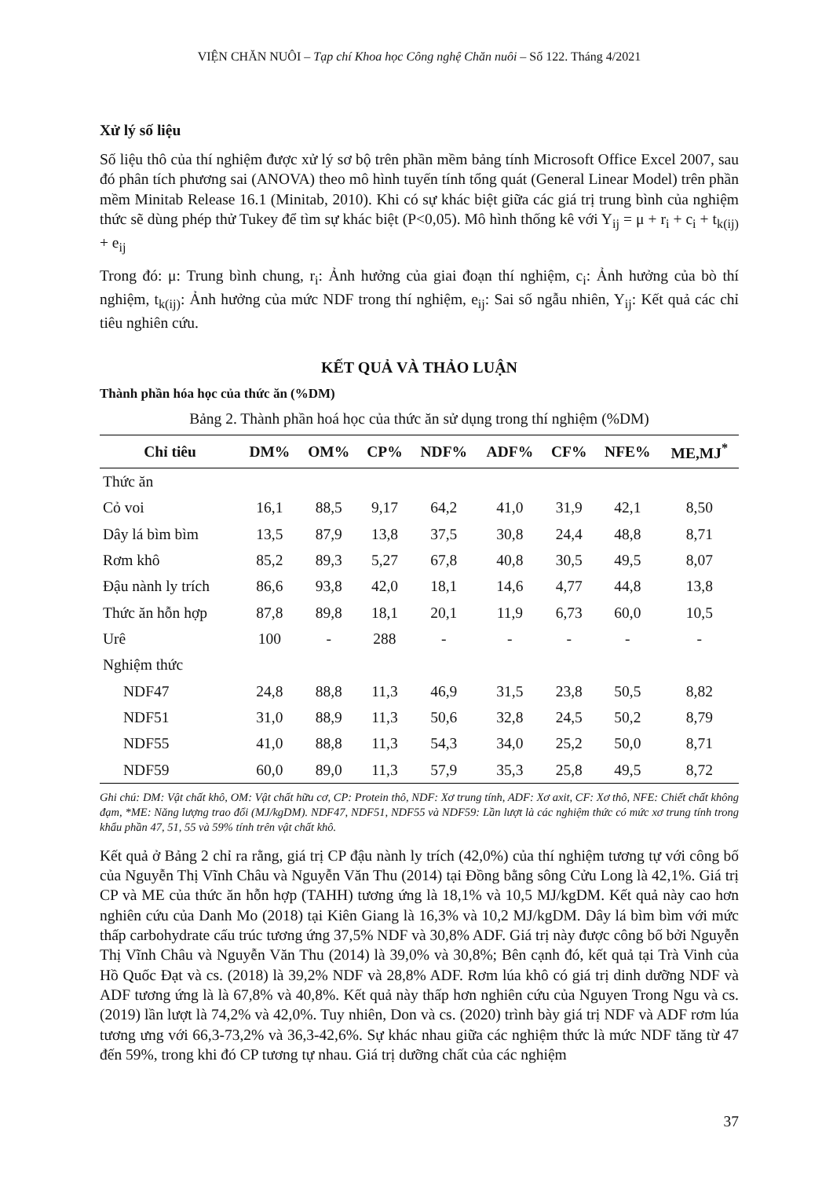VIỆN CHĂN NUÔI – Tạp chí Khoa học Công nghệ Chăn nuôi – Số 122. Tháng 4/2021
Xử lý số liệu
Số liệu thô của thí nghiệm được xử lý sơ bộ trên phần mềm bảng tính Microsoft Office Excel 2007, sau đó phân tích phương sai (ANOVA) theo mô hình tuyến tính tổng quát (General Linear Model) trên phần mềm Minitab Release 16.1 (Minitab, 2010). Khi có sự khác biệt giữa các giá trị trung bình của nghiệm thức sẽ dùng phép thử Tukey để tìm sự khác biệt (P<0,05). Mô hình thống kê với Y<sub>ij</sub> = μ + r<sub>i</sub> + c<sub>i</sub> + t<sub>k(ij)</sub> + e<sub>ij</sub>
Trong đó: μ: Trung bình chung, r<sub>i</sub>: Ảnh hưởng của giai đoạn thí nghiệm, c<sub>i</sub>: Ảnh hưởng của bò thí nghiệm, t<sub>k(ij)</sub>: Ảnh hưởng của mức NDF trong thí nghiệm, e<sub>ij</sub>: Sai số ngẫu nhiên, Y<sub>ij</sub>: Kết quả các chỉ tiêu nghiên cứu.
KẾT QUẢ VÀ THẢO LUẬN
Thành phần hóa học của thức ăn (%DM)
Bảng 2. Thành phần hoá học của thức ăn sử dụng trong thí nghiệm (%DM)
| Chỉ tiêu | DM% | OM% | CP% | NDF% | ADF% | CF% | NFE% | ME,MJ<sup>*</sup> |
| --- | --- | --- | --- | --- | --- | --- | --- | --- |
| Thức ăn | | | | | | | | |
| Cỏ voi | 16,1 | 88,5 | 9,17 | 64,2 | 41,0 | 31,9 | 42,1 | 8,50 |
| Dây lá bìm bìm | 13,5 | 87,9 | 13,8 | 37,5 | 30,8 | 24,4 | 48,8 | 8,71 |
| Rơm khô | 85,2 | 89,3 | 5,27 | 67,8 | 40,8 | 30,5 | 49,5 | 8,07 |
| Đậu nành ly trích | 86,6 | 93,8 | 42,0 | 18,1 | 14,6 | 4,77 | 44,8 | 13,8 |
| Thức ăn hỗn hợp | 87,8 | 89,8 | 18,1 | 20,1 | 11,9 | 6,73 | 60,0 | 10,5 |
| Urê | 100 | - | 288 | - | - | - | - | - |
| Nghiệm thức | | | | | | | | |
| NDF47 | 24,8 | 88,8 | 11,3 | 46,9 | 31,5 | 23,8 | 50,5 | 8,82 |
| NDF51 | 31,0 | 88,9 | 11,3 | 50,6 | 32,8 | 24,5 | 50,2 | 8,79 |
| NDF55 | 41,0 | 88,8 | 11,3 | 54,3 | 34,0 | 25,2 | 50,0 | 8,71 |
| NDF59 | 60,0 | 89,0 | 11,3 | 57,9 | 35,3 | 25,8 | 49,5 | 8,72 |
Ghi chú: DM: Vật chất khô, OM: Vật chất hữu cơ, CP: Protein thô, NDF: Xơ trung tính, ADF: Xơ axit, CF: Xơ thô, NFE: Chiết chất không đạm, *ME: Năng lượng trao đổi (MJ/kgDM). NDF47, NDF51, NDF55 và NDF59: Lần lượt là các nghiệm thức có mức xơ trung tính trong khẩu phần 47, 51, 55 và 59% tính trên vật chất khô.
Kết quả ở Bảng 2 chỉ ra rằng, giá trị CP đậu nành ly trích (42,0%) của thí nghiệm tương tự với công bố của Nguyễn Thị Vĩnh Châu và Nguyễn Văn Thu (2014) tại Đồng bằng sông Cửu Long là 42,1%. Giá trị CP và ME của thức ăn hỗn hợp (TAHH) tương ứng là 18,1% và 10,5 MJ/kgDM. Kết quả này cao hơn nghiên cứu của Danh Mo (2018) tại Kiên Giang là 16,3% và 10,2 MJ/kgDM. Dây lá bìm bìm với mức thấp carbohydrate cấu trúc tương ứng 37,5% NDF và 30,8% ADF. Giá trị này được công bố bởi Nguyễn Thị Vĩnh Châu và Nguyễn Văn Thu (2014) là 39,0% và 30,8%; Bên cạnh đó, kết quả tại Trà Vinh của Hồ Quốc Đạt và cs. (2018) là 39,2% NDF và 28,8% ADF. Rơm lúa khô có giá trị dinh dưỡng NDF và ADF tương ứng là là 67,8% và 40,8%. Kết quả này thấp hơn nghiên cứu của Nguyen Trong Ngu và cs. (2019) lần lượt là 74,2% và 42,0%. Tuy nhiên, Don và cs. (2020) trình bày giá trị NDF và ADF rơm lúa tương ưng với 66,3-73,2% và 36,3-42,6%. Sự khác nhau giữa các nghiệm thức là mức NDF tăng từ 47 đến 59%, trong khi đó CP tương tự nhau. Giá trị dưỡng chất của các nghiệm
37